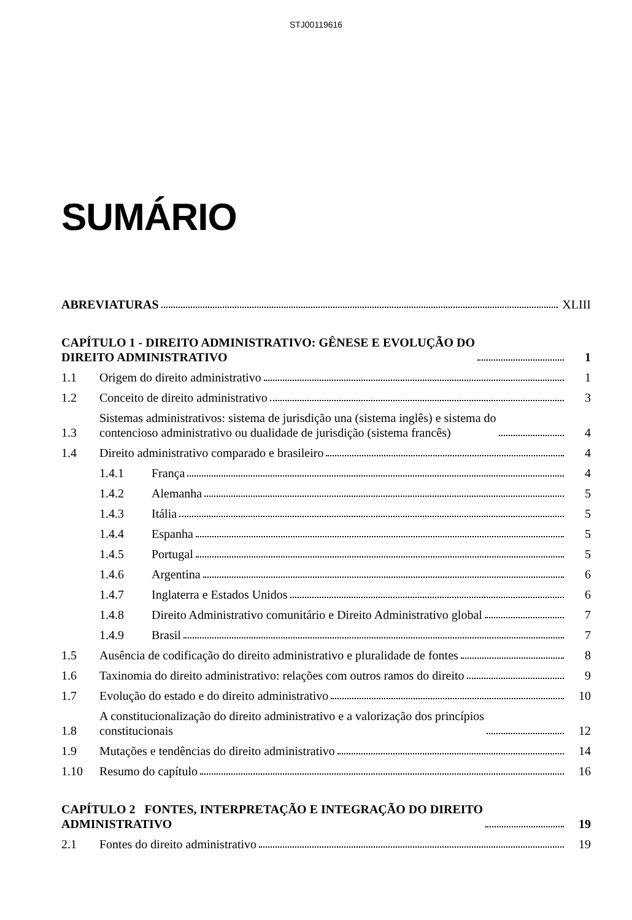STJ00119616
SUMÁRIO
ABREVIATURAS
XLIII
CAPÍTULO 1 - DIREITO ADMINISTRATIVO: GÊNESE E EVOLUÇÃO DO
DIREITO ADMINISTRATIVO
1
1.1
Origem do direito administrativo
1
1.2
Conceito de direito administrativo
3
1.3
Sistemas administrativos: sistema de jurisdição una (sistema inglês) e sistema do
contencioso administrativo ou dualidade de jurisdição (sistema francês)
4
1.4
Direito administrativo comparado e brasileiro
4
1.4.1
França
4
1.4.2
Alemanha
5
1.4.3
Itália
5
1.4.4
Espanha
5
1.4.5
Portugal
5
1.4.6
Argentina
6
1.4.7
Inglaterra e Estados Unidos
6
1.4.8
Direito Administrativo comunitário e Direito Administrativo global
7
1.4.9
Brasil
7
1.5
Ausência de codificação do direito administrativo e pluralidade de fontes
8
1.6
Taxinomia do direito administrativo: relações com outros ramos do direito
9
1.7
Evolução do estado e do direito administrativo
10
1.8
A constitucionalização do direito administrativo e a valorização dos princípios
constitucionais
12
1.9
Mutações e tendências do direito administrativo
14
1.10
Resumo do capítulo
16
CAPÍTULO 2 FONTES, INTERPRETAÇÃO E INTEGRAÇÃO DO DIREITO
ADMINISTRATIVO
19
2.1
Fontes do direito administrativo
19